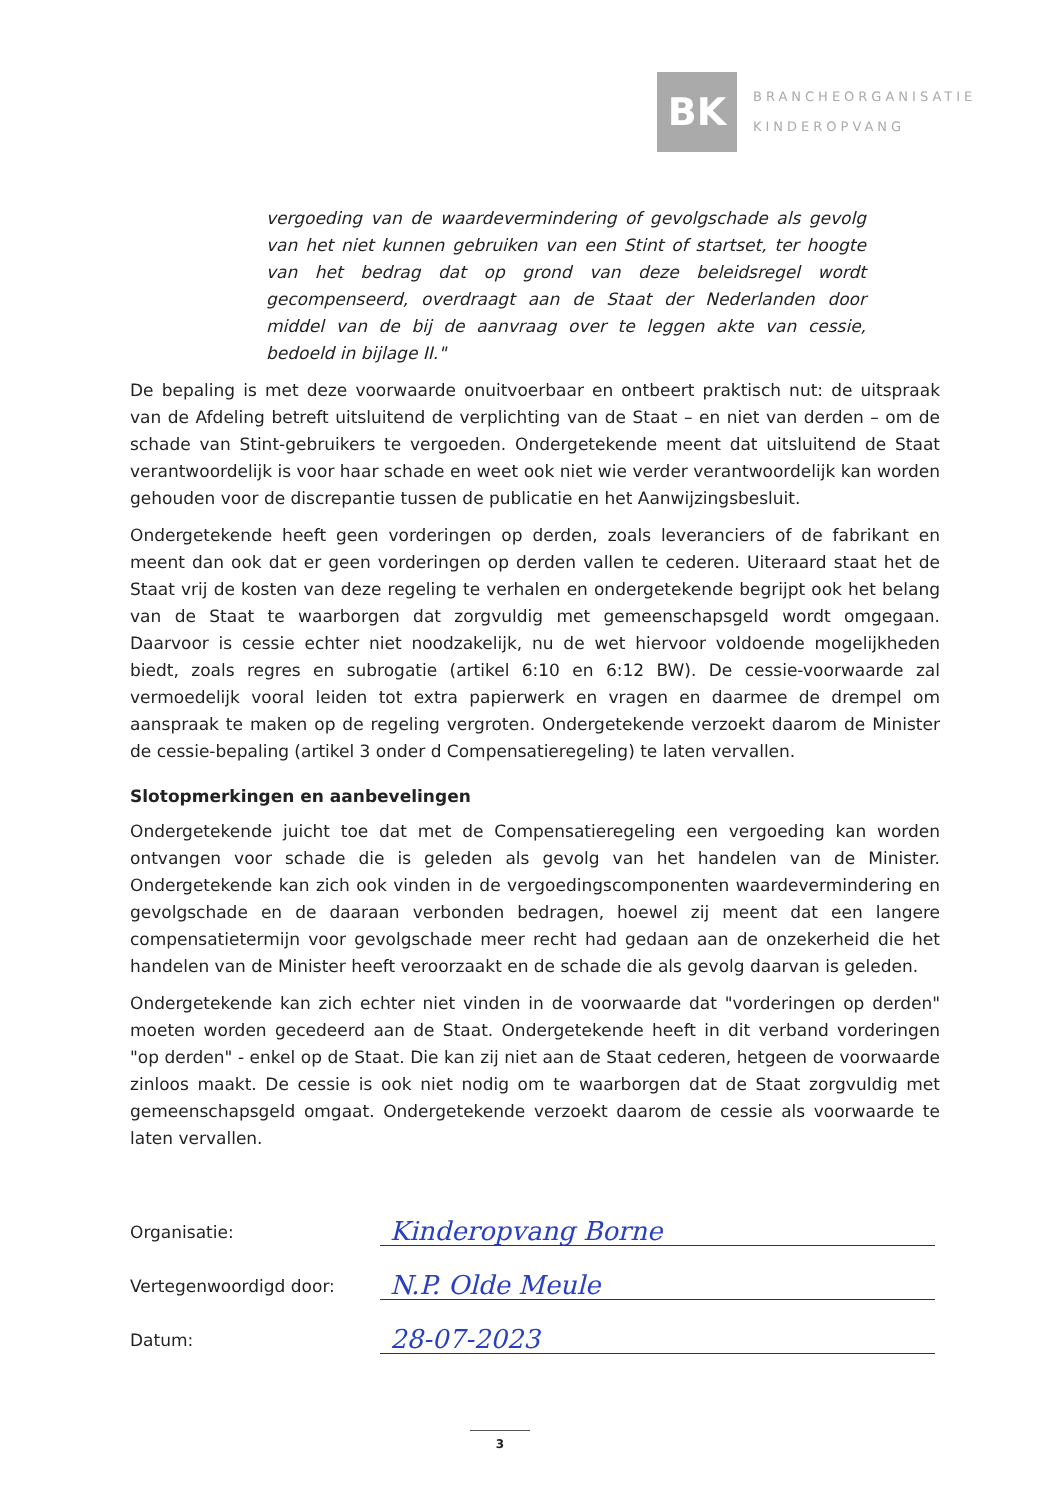BK
BRANCHEORGANISATIE
KINDEROPVANG
vergoeding van de waardevermindering of gevolgschade als gevolg van het niet kunnen gebruiken van een Stint of startset, ter hoogte van het bedrag dat op grond van deze beleidsregel wordt gecompenseerd, overdraagt aan de Staat der Nederlanden door middel van de bij de aanvraag over te leggen akte van cessie, bedoeld in bijlage II."
De bepaling is met deze voorwaarde onuitvoerbaar en ontbeert praktisch nut: de uitspraak van de Afdeling betreft uitsluitend de verplichting van de Staat – en niet van derden – om de schade van Stint-gebruikers te vergoeden. Ondergetekende meent dat uitsluitend de Staat verantwoordelijk is voor haar schade en weet ook niet wie verder verantwoordelijk kan worden gehouden voor de discrepantie tussen de publicatie en het Aanwijzingsbesluit.
Ondergetekende heeft geen vorderingen op derden, zoals leveranciers of de fabrikant en meent dan ook dat er geen vorderingen op derden vallen te cederen. Uiteraard staat het de Staat vrij de kosten van deze regeling te verhalen en ondergetekende begrijpt ook het belang van de Staat te waarborgen dat zorgvuldig met gemeenschapsgeld wordt omgegaan. Daarvoor is cessie echter niet noodzakelijk, nu de wet hiervoor voldoende mogelijkheden biedt, zoals regres en subrogatie (artikel 6:10 en 6:12 BW). De cessie-voorwaarde zal vermoedelijk vooral leiden tot extra papierwerk en vragen en daarmee de drempel om aanspraak te maken op de regeling vergroten. Ondergetekende verzoekt daarom de Minister de cessie-bepaling (artikel 3 onder d Compensatieregeling) te laten vervallen.
Slotopmerkingen en aanbevelingen
Ondergetekende juicht toe dat met de Compensatieregeling een vergoeding kan worden ontvangen voor schade die is geleden als gevolg van het handelen van de Minister. Ondergetekende kan zich ook vinden in de vergoedingscomponenten waardevermindering en gevolgschade en de daaraan verbonden bedragen, hoewel zij meent dat een langere compensatietermijn voor gevolgschade meer recht had gedaan aan de onzekerheid die het handelen van de Minister heeft veroorzaakt en de schade die als gevolg daarvan is geleden.
Ondergetekende kan zich echter niet vinden in de voorwaarde dat "vorderingen op derden" moeten worden gecedeerd aan de Staat. Ondergetekende heeft in dit verband vorderingen "op derden" - enkel op de Staat. Die kan zij niet aan de Staat cederen, hetgeen de voorwaarde zinloos maakt. De cessie is ook niet nodig om te waarborgen dat de Staat zorgvuldig met gemeenschapsgeld omgaat. Ondergetekende verzoekt daarom de cessie als voorwaarde te laten vervallen.
Organisatie:
Kinderopvang Borne
Vertegenwoordigd door:
N.P. Olde Meule
Datum:
28-07-2023
3